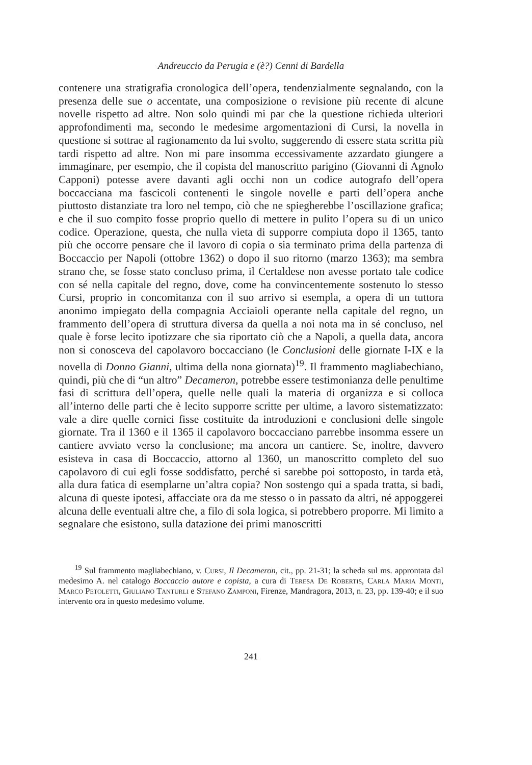Andreuccio da Perugia e (è?) Cenni di Bardella
contenere una stratigrafia cronologica dell’opera, tendenzialmente segnalando, con la presenza delle sue o accentate, una composizione o revisione più recente di alcune novelle rispetto ad altre. Non solo quindi mi par che la questione richieda ulteriori approfondimenti ma, secondo le medesime argomentazioni di Cursi, la novella in questione si sottrae al ragionamento da lui svolto, suggerendo di essere stata scritta più tardi rispetto ad altre. Non mi pare insomma eccessivamente azzardato giungere a immaginare, per esempio, che il copista del manoscritto parigino (Giovanni di Agnolo Capponi) potesse avere davanti agli occhi non un codice autografo dell’opera boccacciana ma fascicoli contenenti le singole novelle e parti dell’opera anche piuttosto distanziate tra loro nel tempo, ciò che ne spiegherebbe l’oscillazione grafica; e che il suo compito fosse proprio quello di mettere in pulito l’opera su di un unico codice. Operazione, questa, che nulla vieta di supporre compiuta dopo il 1365, tanto più che occorre pensare che il lavoro di copia o sia terminato prima della partenza di Boccaccio per Napoli (ottobre 1362) o dopo il suo ritorno (marzo 1363); ma sembra strano che, se fosse stato concluso prima, il Certaldese non avesse portato tale codice con sé nella capitale del regno, dove, come ha convincentemente sostenuto lo stesso Cursi, proprio in concomitanza con il suo arrivo si esempla, a opera di un tuttora anonimo impiegato della compagnia Acciaioli operante nella capitale del regno, un frammento dell’opera di struttura diversa da quella a noi nota ma in sé concluso, nel quale è forse lecito ipotizzare che sia riportato ciò che a Napoli, a quella data, ancora non si conosceva del capolavoro boccacciano (le Conclusioni delle giornate I-IX e la novella di Donno Gianni, ultima della nona giornata)<sup>19</sup>. Il frammento magliabechiano, quindi, più che di “un altro” Decameron, potrebbe essere testimonianza delle penultime fasi di scrittura dell’opera, quelle nelle quali la materia di organizza e si colloca all’interno delle parti che è lecito supporre scritte per ultime, a lavoro sistematizzato: vale a dire quelle cornici fisse costituite da introduzioni e conclusioni delle singole giornate. Tra il 1360 e il 1365 il capolavoro boccacciano parrebbe insomma essere un cantiere avviato verso la conclusione; ma ancora un cantiere. Se, inoltre, davvero esisteva in casa di Boccaccio, attorno al 1360, un manoscritto completo del suo capolavoro di cui egli fosse soddisfatto, perché si sarebbe poi sottoposto, in tarda età, alla dura fatica di esemplarne un’altra copia? Non sostengo qui a spada tratta, si badi, alcuna di queste ipotesi, affacciate ora da me stesso o in passato da altri, né appoggerei alcuna delle eventuali altre che, a filo di sola logica, si potrebbero proporre. Mi limito a segnalare che esistono, sulla datazione dei primi manoscritti
<sup>19</sup> Sul frammento magliabechiano, v. Cursi, Il Decameron, cit., pp. 21-31; la scheda sul ms. approntata dal medesimo A. nel catalogo Boccaccio autore e copista, a cura di Teresa De Robertis, Carla Maria Monti, Marco Petoletti, Giuliano Tanturli e Stefano Zamponi, Firenze, Mandragora, 2013, n. 23, pp. 139-40; e il suo intervento ora in questo medesimo volume.
241